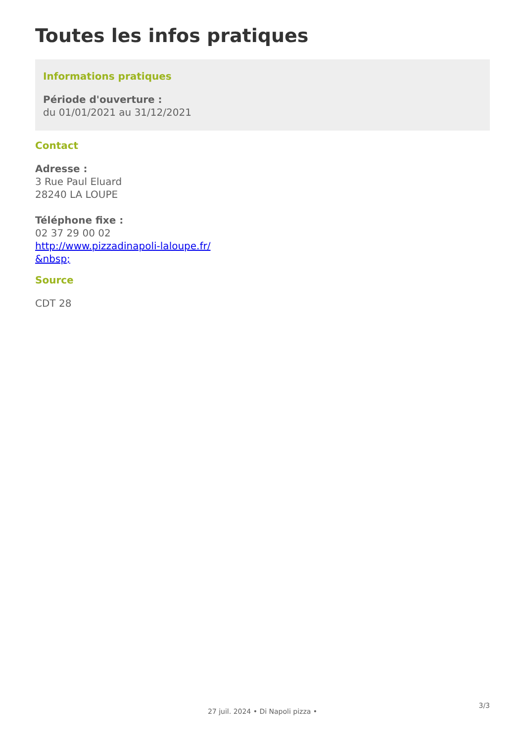Toutes les infos pratiques
Informations pratiques
Période d'ouverture :
du 01/01/2021 au 31/12/2021
Contact
Adresse :
3 Rue Paul Eluard
28240 LA LOUPE
Téléphone fixe :
02 37 29 00 02
http://www.pizzadinapoli-laloupe.fr/
&nbsp;
Source
CDT 28
3/3
27 juil. 2024 • Di Napoli pizza •